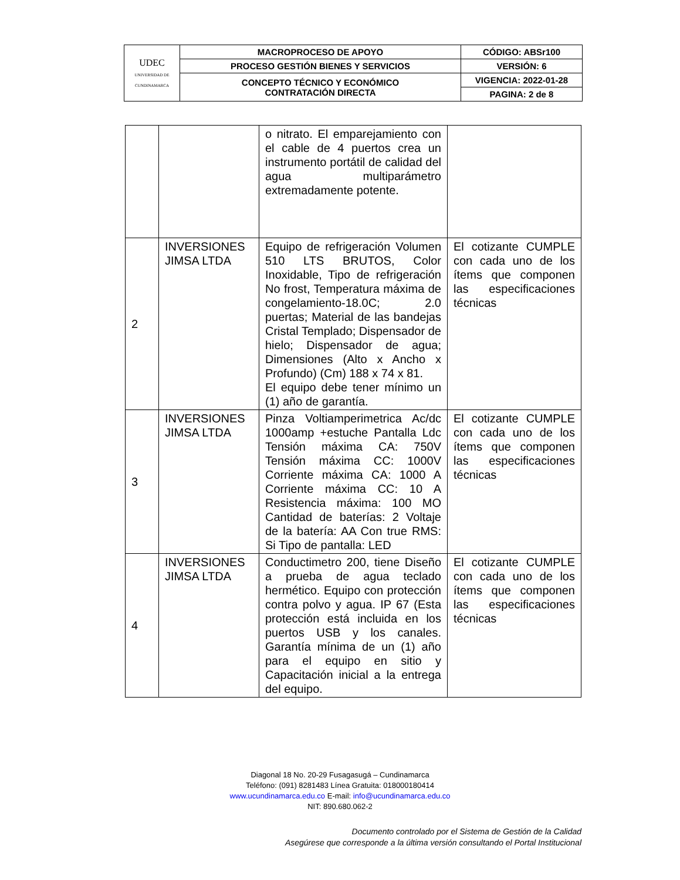| UDEC UNIVERSIDAD DE CUNDINAMARCA | MACROPROCESO DE APOYO | CÓDIGO: ABSr100 |
| | PROCESO GESTIÓN BIENES Y SERVICIOS | VERSIÓN: 6 |
| | CONCEPTO TÉCNICO Y ECONÓMICO CONTRATACIÓN DIRECTA | VIGENCIA: 2022-01-28 |
| | | PAGINA: 2 de 8 |
| | | o nitrato. El emparejamiento con el cable de 4 puertos crea un instrumento portátil de calidad del agua multiparámetro extremadamente potente. | |
| 2 | INVERSIONES JIMSA LTDA | Equipo de refrigeración Volumen 510 LTS BRUTOS, Color Inoxidable, Tipo de refrigeración No frost, Temperatura máxima de congelamiento-18.0C; 2.0 puertas; Material de las bandejas Cristal Templado; Dispensador de hielo; Dispensador de agua; Dimensiones (Alto x Ancho x Profundo) (Cm) 188 x 74 x 81. El equipo debe tener mínimo un (1) año de garantía. | El cotizante CUMPLE con cada uno de los ítems que componen las especificaciones técnicas |
| 3 | INVERSIONES JIMSA LTDA | Pinza Voltiamperimetrica Ac/dc 1000amp +estuche Pantalla Ldc Tensión máxima CA: 750V Tensión máxima CC: 1000V Corriente máxima CA: 1000 A Corriente máxima CC: 10 A Resistencia máxima: 100 MO Cantidad de baterías: 2 Voltaje de la batería: AA Con true RMS: Si Tipo de pantalla: LED | El cotizante CUMPLE con cada uno de los ítems que componen las especificaciones técnicas |
| 4 | INVERSIONES JIMSA LTDA | Conductimetro 200, tiene Diseño a prueba de agua teclado hermético. Equipo con protección contra polvo y agua. IP 67 (Esta protección está incluida en los puertos USB y los canales. Garantía mínima de un (1) año para el equipo en sitio y Capacitación inicial a la entrega del equipo. | El cotizante CUMPLE con cada uno de los ítems que componen las especificaciones técnicas |
Diagonal 18 No. 20-29 Fusagasugá – Cundinamarca
Teléfono: (091) 8281483 Línea Gratuita: 018000180414
www.ucundinamarca.edu.co E-mail: info@ucundinamarca.edu.co
NIT: 890.680.062-2
Documento controlado por el Sistema de Gestión de la Calidad
Asegúrese que corresponde a la última versión consultando el Portal Institucional